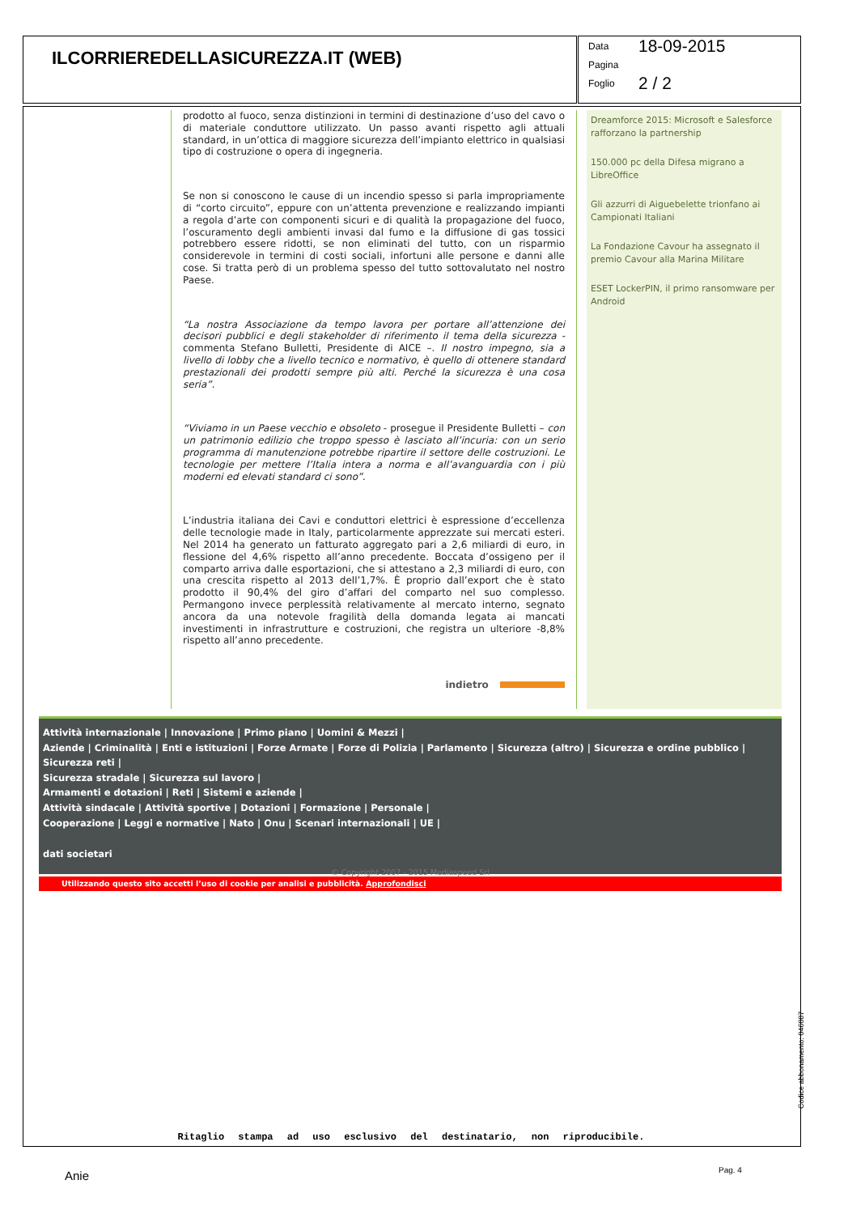ILCORRIEREDELLASICUREZZA.IT (WEB)
Data 18-09-2015
Pagina
Foglio 2 / 2
prodotto al fuoco, senza distinzioni in termini di destinazione d’uso del cavo o di materiale conduttore utilizzato. Un passo avanti rispetto agli attuali standard, in un’ottica di maggiore sicurezza dell’impianto elettrico in qualsiasi tipo di costruzione o opera di ingegneria.
Se non si conoscono le cause di un incendio spesso si parla impropriamente di “corto circuito”, eppure con un’attenta prevenzione e realizzando impianti a regola d’arte con componenti sicuri e di qualità la propagazione del fuoco, l’oscuramento degli ambienti invasi dal fumo e la diffusione di gas tossici potrebbero essere ridotti, se non eliminati del tutto, con un risparmio considerevole in termini di costi sociali, infortuni alle persone e danni alle cose. Si tratta però di un problema spesso del tutto sottovalutato nel nostro Paese.
“La nostra Associazione da tempo lavora per portare all’attenzione dei decisori pubblici e degli stakeholder di riferimento il tema della sicurezza - commenta Stefano Bulletti, Presidente di AICE –. Il nostro impegno, sia a livello di lobby che a livello tecnico e normativo, è quello di ottenere standard prestazionali dei prodotti sempre più alti. Perché la sicurezza è una cosa seria”.
“Viviamo in un Paese vecchio e obsoleto - prosegue il Presidente Bulletti – con un patrimonio edilizio che troppo spesso è lasciato all’incuria: con un serio programma di manutenzione potrebbe ripartire il settore delle costruzioni. Le tecnologie per mettere l’Italia intera a norma e all’avanguardia con i più moderni ed elevati standard ci sono”.
L’industria italiana dei Cavi e conduttori elettrici è espressione d’eccellenza delle tecnologie made in Italy, particolarmente apprezzate sui mercati esteri. Nel 2014 ha generato un fatturato aggregato pari a 2,6 miliardi di euro, in flessione del 4,6% rispetto all’anno precedente. Boccata d’ossigeno per il comparto arriva dalle esportazioni, che si attestano a 2,3 miliardi di euro, con una crescita rispetto al 2013 dell’1,7%. È proprio dall’export che è stato prodotto il 90,4% del giro d’affari del comparto nel suo complesso. Permangono invece perplessità relativamente al mercato interno, segnato ancora da una notevole fragilità della domanda legata ai mancati investimenti in infrastrutture e costruzioni, che registra un ulteriore -8,8% rispetto all’anno precedente.
indietro
Dreamforce 2015: Microsoft e Salesforce rafforzano la partnership
150.000 pc della Difesa migrano a LibreOffice
Gli azzurri di Aiguebelette trionfano ai Campionati Italiani
La Fondazione Cavour ha assegnato il premio Cavour alla Marina Militare
ESET LockerPIN, il primo ransomware per Android
Attività internazionale | Innovazione | Primo piano | Uomini & Mezzi |
Aziende | Criminalità | Enti e istituzioni | Forze Armate | Forze di Polizia | Parlamento | Sicurezza (altro) | Sicurezza e ordine pubblico | Sicurezza reti |
Sicurezza stradale | Sicurezza sul lavoro |
Armamenti e dotazioni | Reti | Sistemi e aziende |
Attività sindacale | Attività sportive | Dotazioni | Formazione | Personale |
Cooperazione | Leggi e normative | Nato | Onu | Scenari internazionali | UE |
dati societari
© Copyright 2007 - 2015 Mediaspeed Srl
Utilizzando questo sito accetti l’uso di cookie per analisi e pubblicità. Approfondisci
Ritaglio stampa ad uso esclusivo del destinatario, non riproducibile.
Codice abbonamento: 046087
Anie Pag. 4